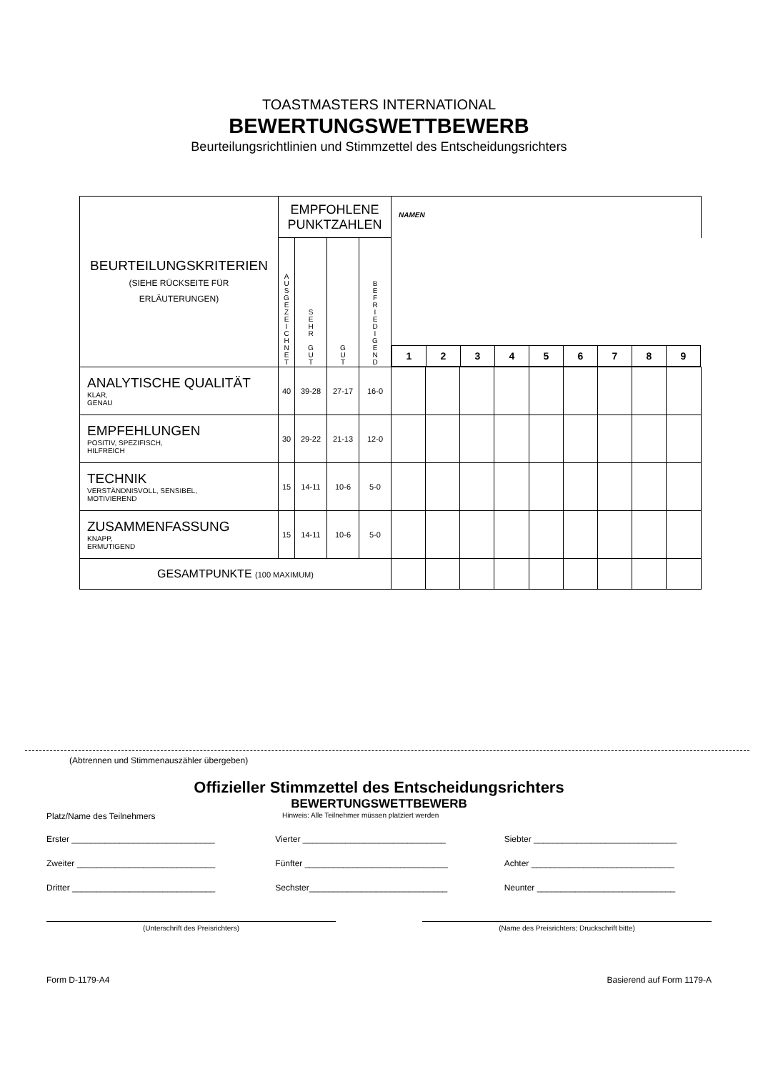TOASTMASTERS INTERNATIONAL
BEWERTUNGSWETTBEWERB
Beurteilungsrichtlinien und Stimmzettel des Entscheidungsrichters
| BEURTEILUNGSKRITERIEN (SIEHE RÜCKSEITE FÜR ERLÄUTERUNGEN) | EMPFOHLENE PUNKTZAHLEN | | | | NAMEN | | | | | | | | |
| --- | --- | --- | --- | --- | --- | --- | --- | --- | --- | --- | --- | --- | --- |
| | A U S G E Z E I C H N E T | S E H R G U T | G U T | B E F R I E D I G E N D | / 1 / 2 / 3 / 4 / 5 / 6 / 7 / 8 / 9 / | | | | | | | | |
| ANALYTISCHE QUALITÄT KLAR, GENAU | 40 | 39-28 | 27-17 | 16-0 | | | | | | | | | |
| EMPFEHLUNGEN POSITIV, SPEZIFISCH, HILFREICH | 30 | 29-22 | 21-13 | 12-0 | | | | | | | | | |
| TECHNIK VERSTÄNDNISVOLL, SENSIBEL, MOTIVIEREND | 15 | 14-11 | 10-6 | 5-0 | | | | | | | | | |
| ZUSAMMENFASSUNG KNAPP, ERMUTIGEND | 15 | 14-11 | 10-6 | 5-0 | | | | | | | | | |
| GESAMTPUNKTE (100 MAXIMUM) | | | | | | | | | | | | | |
(Abtrennen und Stimmenauszähler übergeben)
Offizieller Stimmzettel des Entscheidungsrichters
BEWERTUNGSWETTBEWERB
Platz/Name des Teilnehmers Hinweis: Alle Teilnehmer müssen platziert werden
Erster ______________________________
Vierter ______________________________
Siebter ______________________________
Zweiter _____________________________
Fünfter ______________________________
Achter ______________________________
Dritter ______________________________
Sechster_____________________________
Neunter _____________________________
(Unterschrift des Preisrichters) (Name des Preisrichters; Druckschrift bitte)
Form D-1179-A4 Basierend auf Form 1179-A